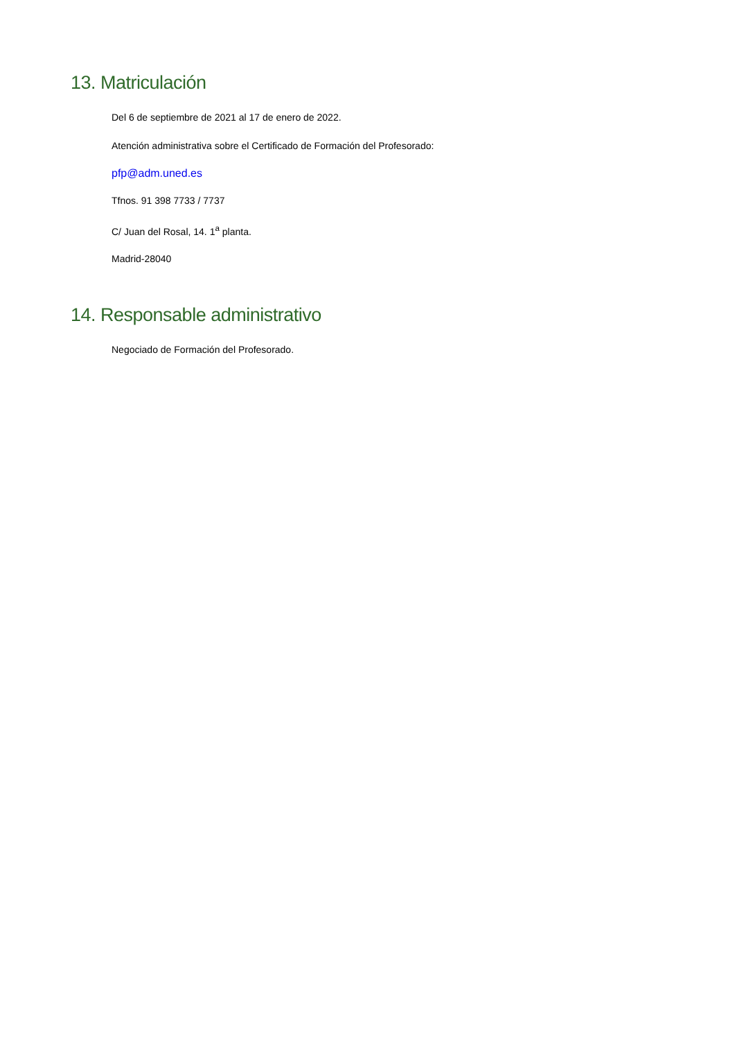13. Matriculación
Del 6 de septiembre de 2021 al 17 de enero de 2022.
Atención administrativa sobre el Certificado de Formación del Profesorado:
pfp@adm.uned.es
Tfnos. 91 398 7733 / 7737
C/ Juan del Rosal, 14. 1<sup>a</sup> planta.
Madrid-28040
14. Responsable administrativo
Negociado de Formación del Profesorado.